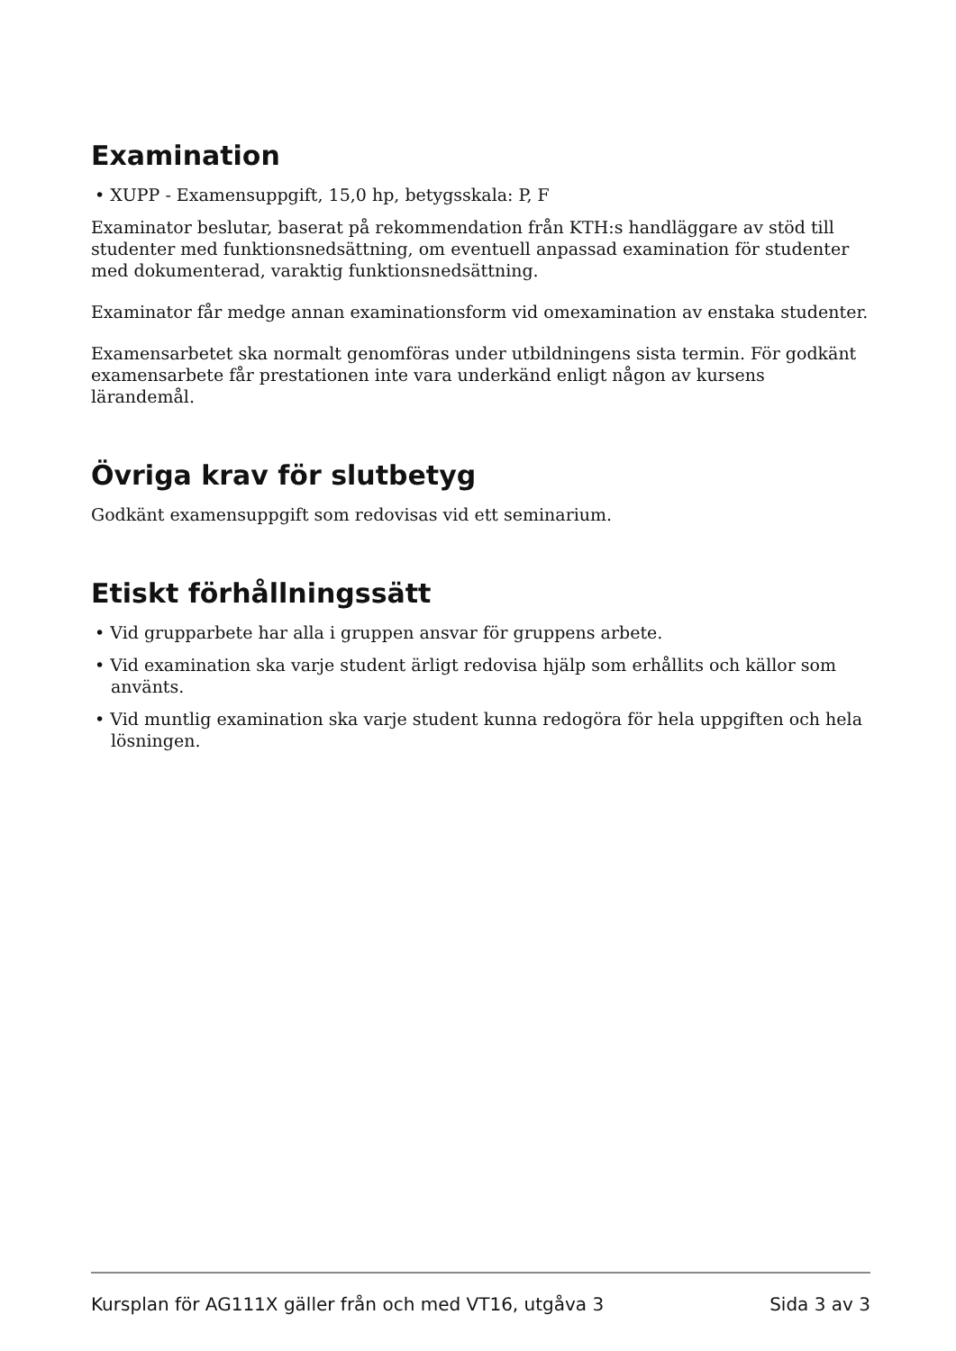Examination
• XUPP - Examensuppgift, 15,0 hp, betygsskala: P, F
Examinator beslutar, baserat på rekommendation från KTH:s handläggare av stöd till studenter med funktionsnedsättning, om eventuell anpassad examination för studenter med dokumenterad, varaktig funktionsnedsättning.
Examinator får medge annan examinationsform vid omexamination av enstaka studenter.
Examensarbetet ska normalt genomföras under utbildningens sista termin. För godkänt examensarbete får prestationen inte vara underkänd enligt någon av kursens lärandemål.
Övriga krav för slutbetyg
Godkänt examensuppgift som redovisas vid ett seminarium.
Etiskt förhållningssätt
• Vid grupparbete har alla i gruppen ansvar för gruppens arbete.
• Vid examination ska varje student ärligt redovisa hjälp som erhållits och källor som använts.
• Vid muntlig examination ska varje student kunna redogöra för hela uppgiften och hela lösningen.
Kursplan för AG111X gäller från och med VT16, utgåva 3 Sida 3 av 3